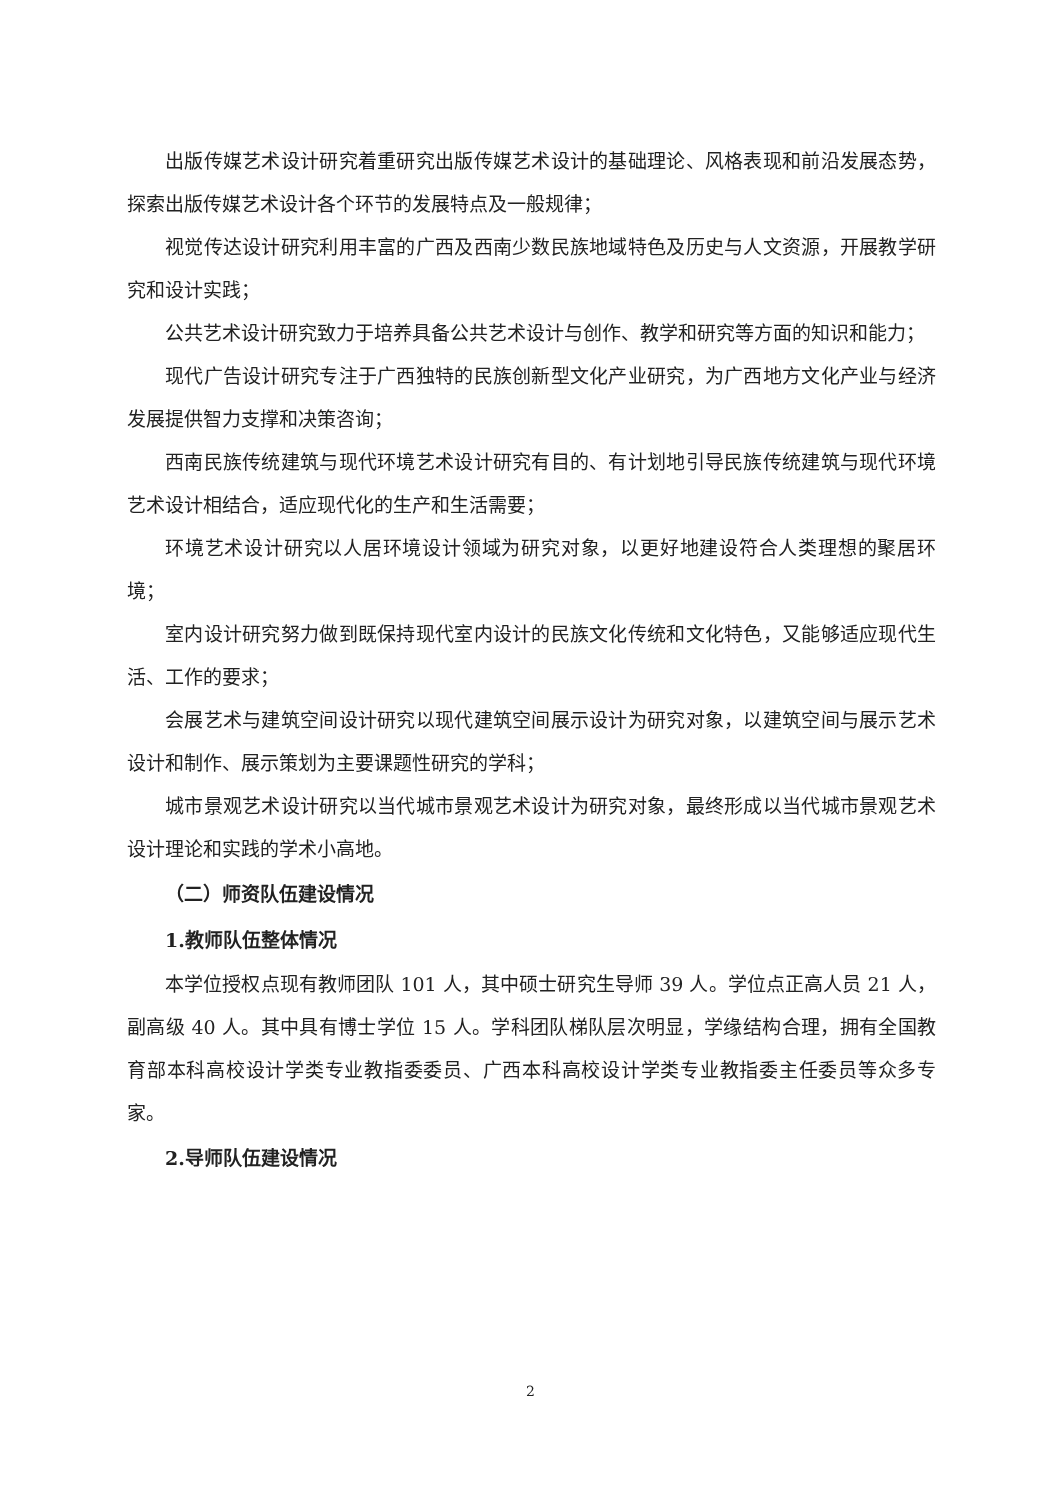出版传媒艺术设计研究着重研究出版传媒艺术设计的基础理论、风格表现和前沿发展态势，探索出版传媒艺术设计各个环节的发展特点及一般规律；
视觉传达设计研究利用丰富的广西及西南少数民族地域特色及历史与人文资源，开展教学研究和设计实践；
公共艺术设计研究致力于培养具备公共艺术设计与创作、教学和研究等方面的知识和能力；
现代广告设计研究专注于广西独特的民族创新型文化产业研究，为广西地方文化产业与经济发展提供智力支撑和决策咨询；
西南民族传统建筑与现代环境艺术设计研究有目的、有计划地引导民族传统建筑与现代环境艺术设计相结合，适应现代化的生产和生活需要；
环境艺术设计研究以人居环境设计领域为研究对象，以更好地建设符合人类理想的聚居环境；
室内设计研究努力做到既保持现代室内设计的民族文化传统和文化特色，又能够适应现代生活、工作的要求；
会展艺术与建筑空间设计研究以现代建筑空间展示设计为研究对象，以建筑空间与展示艺术设计和制作、展示策划为主要课题性研究的学科；
城市景观艺术设计研究以当代城市景观艺术设计为研究对象，最终形成以当代城市景观艺术设计理论和实践的学术小高地。
（二）师资队伍建设情况
1.教师队伍整体情况
本学位授权点现有教师团队 101 人，其中硕士研究生导师 39 人。学位点正高人员 21 人，副高级 40 人。其中具有博士学位 15 人。学科团队梯队层次明显，学缘结构合理，拥有全国教育部本科高校设计学类专业教指委委员、广西本科高校设计学类专业教指委主任委员等众多专家。
2.导师队伍建设情况
2